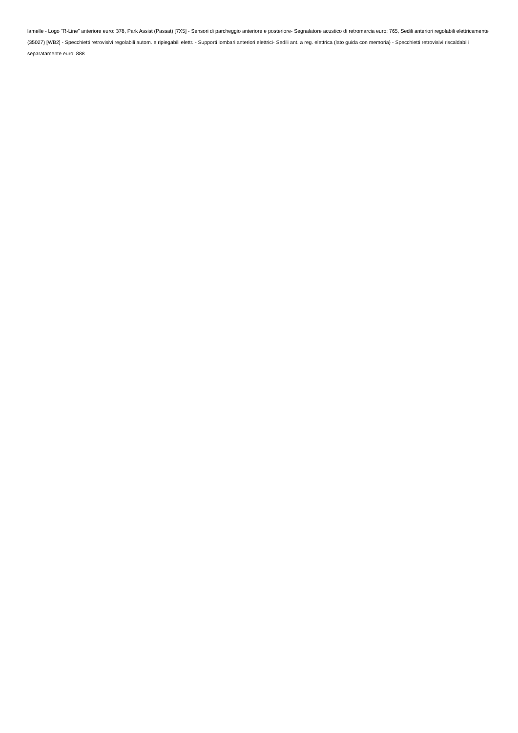lamelle - Logo "R-Line" anteriore euro: 378, Park Assist (Passat) [7X5] - Sensori di parcheggio anteriore e posteriore- Segnalatore acustico di retromarcia euro: 765, Sedili anteriori regolabili elettricamente (35027) [WB2] - Specchietti retrovisivi regolabili autom. e ripiegabili elettr. - Supporti lombari anteriori elettrici- Sedili ant. a reg. elettrica (lato guida con memoria) - Specchietti retrovisivi riscaldabili separatamente euro: 888